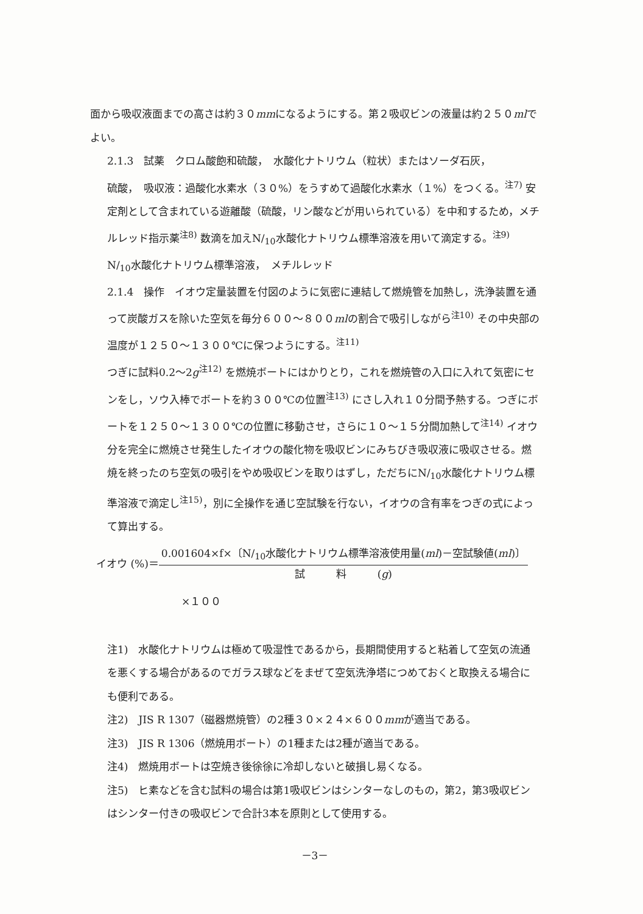面から吸収液面までの高さは約３０mmになるようにする。第２吸収ビンの液量は約２５０mlでよい。
2.1.3　試薬　クロム酸飽和硫酸，　水酸化ナトリウム（粒状）またはソーダ石灰，
硫酸，　吸収液：過酸化水素水（３０%）をうすめて過酸化水素水（１%）をつくる。<sup>注7)</sup> 安定剤として含まれている遊離酸（硫酸，リン酸などが用いられている）を中和するため，メチルレッド指示薬<sup>注8)</sup> 数滴を加えN/<sub>10</sub>水酸化ナトリウム標準溶液を用いて滴定する。<sup>注9)</sup>
N/<sub>10</sub>水酸化ナトリウム標準溶液，　メチルレッド
2.1.4　操作　イオウ定量装置を付図のように気密に連結して燃焼管を加熱し，洗浄装置を通って炭酸ガスを除いた空気を毎分６００～８００mlの割合で吸引しながら<sup>注10)</sup> その中央部の温度が１２５０～１３００℃に保つようにする。<sup>注11)</sup>
つぎに試料0.2～2g<sup>注12)</sup> を燃焼ボートにはかりとり，これを燃焼管の入口に入れて気密にセンをし，ソウ入棒でボートを約３００℃の位置<sup>注13)</sup> にさし入れ１０分間予熱する。つぎにボートを１２５０～１３００℃の位置に移動させ，さらに１０～１５分間加熱して<sup>注14)</sup> イオウ分を完全に燃焼させ発生したイオウの酸化物を吸収ビンにみちびき吸収液に吸収させる。燃焼を終ったのち空気の吸引をやめ吸収ビンを取りはずし，ただちにN/<sub>10</sub>水酸化ナトリウム標準溶液で滴定し<sup>注15)</sup>，別に全操作を通じ空試験を行ない，イオウの含有率をつぎの式によって算出する。
イオウ (%)＝
0.001604×f×〔N/<sub>10</sub>水酸化ナトリウム標準溶液使用量(ml)－空試験値(ml)〕
試　　　料　　　(g)
×１００
注1)　水酸化ナトリウムは極めて吸湿性であるから，長期間使用すると粘着して空気の流通を悪くする場合があるのでガラス球などをまぜて空気洗浄塔につめておくと取換える場合にも便利である。
注2)　JIS R 1307（磁器燃焼管）の2種３０×２４×６００mmが適当である。
注3)　JIS R 1306（燃焼用ボート）の1種または2種が適当である。
注4)　燃焼用ボートは空焼き後徐徐に冷却しないと破損し易くなる。
注5)　ヒ素などを含む試料の場合は第1吸収ビンはシンターなしのもの，第2，第3吸収ビンはシンター付きの吸収ビンで合計3本を原則として使用する。
－3－